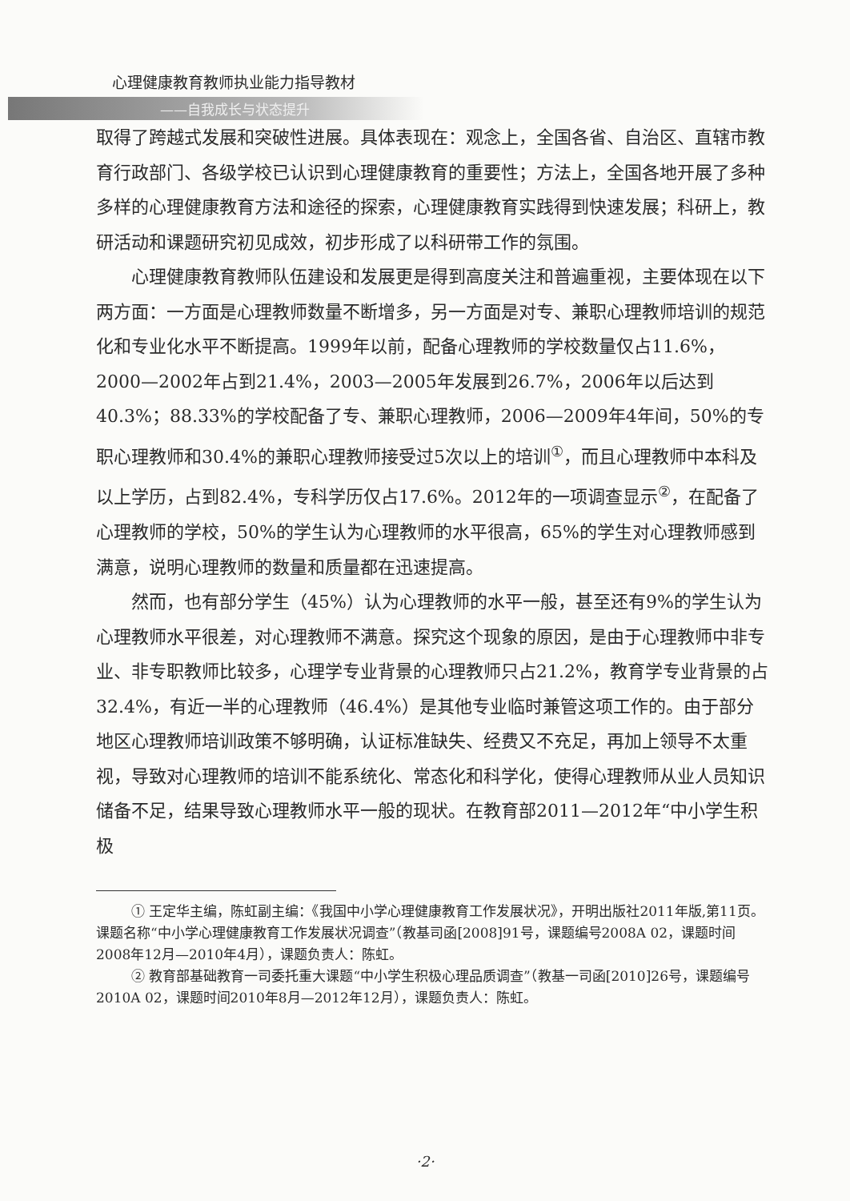心理健康教育教师执业能力指导教材
——自我成长与状态提升
取得了跨越式发展和突破性进展。具体表现在：观念上，全国各省、自治区、直辖市教育行政部门、各级学校已认识到心理健康教育的重要性；方法上，全国各地开展了多种多样的心理健康教育方法和途径的探索，心理健康教育实践得到快速发展；科研上，教研活动和课题研究初见成效，初步形成了以科研带工作的氛围。
心理健康教育教师队伍建设和发展更是得到高度关注和普遍重视，主要体现在以下两方面：一方面是心理教师数量不断增多，另一方面是对专、兼职心理教师培训的规范化和专业化水平不断提高。1999年以前，配备心理教师的学校数量仅占11.6%，2000—2002年占到21.4%，2003—2005年发展到26.7%，2006年以后达到40.3%；88.33%的学校配备了专、兼职心理教师，2006—2009年4年间，50%的专职心理教师和30.4%的兼职心理教师接受过5次以上的培训<sup>①</sup>，而且心理教师中本科及以上学历，占到82.4%，专科学历仅占17.6%。2012年的一项调查显示<sup>②</sup>，在配备了心理教师的学校，50%的学生认为心理教师的水平很高，65%的学生对心理教师感到满意，说明心理教师的数量和质量都在迅速提高。
然而，也有部分学生（45%）认为心理教师的水平一般，甚至还有9%的学生认为心理教师水平很差，对心理教师不满意。探究这个现象的原因，是由于心理教师中非专业、非专职教师比较多，心理学专业背景的心理教师只占21.2%，教育学专业背景的占32.4%，有近一半的心理教师（46.4%）是其他专业临时兼管这项工作的。由于部分地区心理教师培训政策不够明确，认证标准缺失、经费又不充足，再加上领导不太重视，导致对心理教师的培训不能系统化、常态化和科学化，使得心理教师从业人员知识储备不足，结果导致心理教师水平一般的现状。在教育部2011—2012年“中小学生积极
① 王定华主编，陈虹副主编：《我国中小学心理健康教育工作发展状况》，开明出版社2011年版,第11页。课题名称“中小学心理健康教育工作发展状况调查”（教基司函[2008]91号，课题编号2008A 02，课题时间2008年12月—2010年4月），课题负责人：陈虹。
② 教育部基础教育一司委托重大课题“中小学生积极心理品质调查”（教基一司函[2010]26号，课题编号2010A 02，课题时间2010年8月—2012年12月），课题负责人：陈虹。
·2·